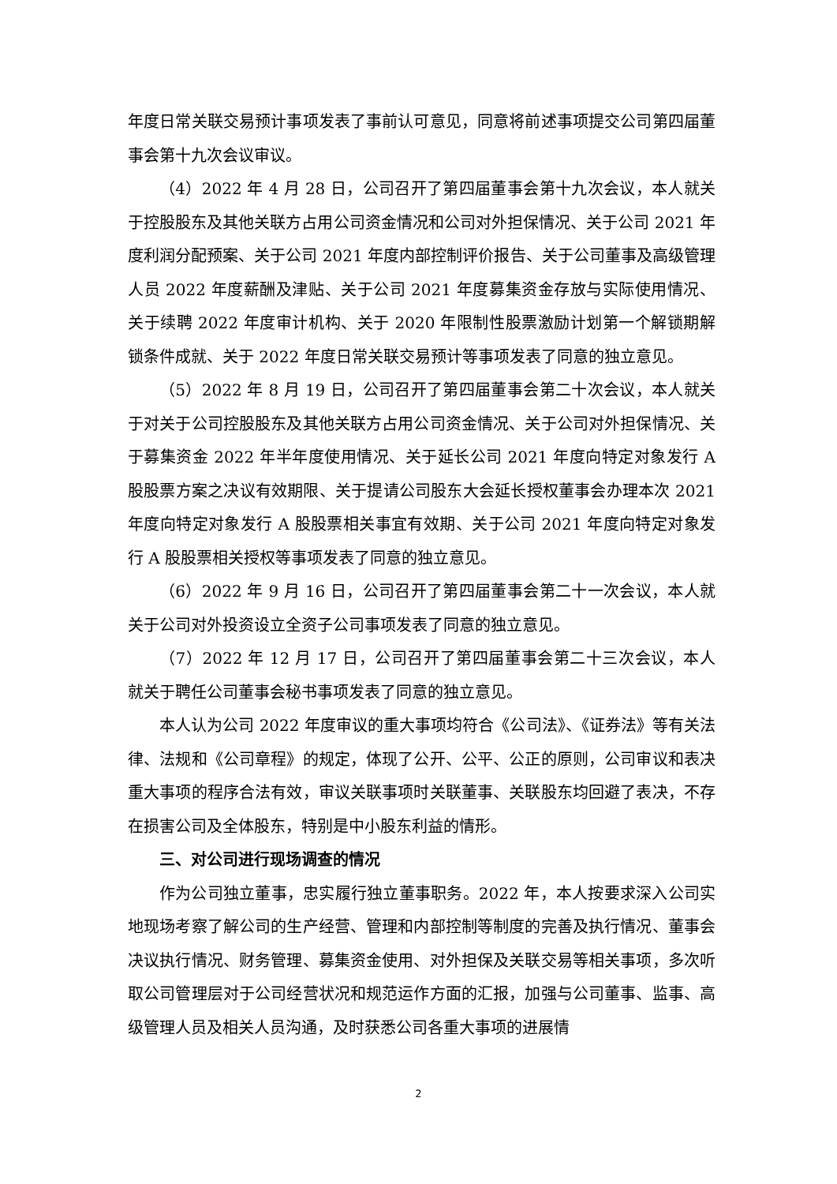年度日常关联交易预计事项发表了事前认可意见，同意将前述事项提交公司第四届董事会第十九次会议审议。
（4）2022 年 4 月 28 日，公司召开了第四届董事会第十九次会议，本人就关于控股股东及其他关联方占用公司资金情况和公司对外担保情况、关于公司 2021 年度利润分配预案、关于公司 2021 年度内部控制评价报告、关于公司董事及高级管理人员 2022 年度薪酬及津贴、关于公司 2021 年度募集资金存放与实际使用情况、关于续聘 2022 年度审计机构、关于 2020 年限制性股票激励计划第一个解锁期解锁条件成就、关于 2022 年度日常关联交易预计等事项发表了同意的独立意见。
（5）2022 年 8 月 19 日，公司召开了第四届董事会第二十次会议，本人就关于对关于公司控股股东及其他关联方占用公司资金情况、关于公司对外担保情况、关于募集资金 2022 年半年度使用情况、关于延长公司 2021 年度向特定对象发行 A 股股票方案之决议有效期限、关于提请公司股东大会延长授权董事会办理本次 2021 年度向特定对象发行 A 股股票相关事宜有效期、关于公司 2021 年度向特定对象发行 A 股股票相关授权等事项发表了同意的独立意见。
（6）2022 年 9 月 16 日，公司召开了第四届董事会第二十一次会议，本人就关于公司对外投资设立全资子公司事项发表了同意的独立意见。
（7）2022 年 12 月 17 日，公司召开了第四届董事会第二十三次会议，本人就关于聘任公司董事会秘书事项发表了同意的独立意见。
本人认为公司 2022 年度审议的重大事项均符合《公司法》、《证券法》等有关法律、法规和《公司章程》的规定，体现了公开、公平、公正的原则，公司审议和表决重大事项的程序合法有效，审议关联事项时关联董事、关联股东均回避了表决，不存在损害公司及全体股东，特别是中小股东利益的情形。
三、对公司进行现场调查的情况
作为公司独立董事，忠实履行独立董事职务。2022 年，本人按要求深入公司实地现场考察了解公司的生产经营、管理和内部控制等制度的完善及执行情况、董事会决议执行情况、财务管理、募集资金使用、对外担保及关联交易等相关事项，多次听取公司管理层对于公司经营状况和规范运作方面的汇报，加强与公司董事、监事、高级管理人员及相关人员沟通，及时获悉公司各重大事项的进展情
2